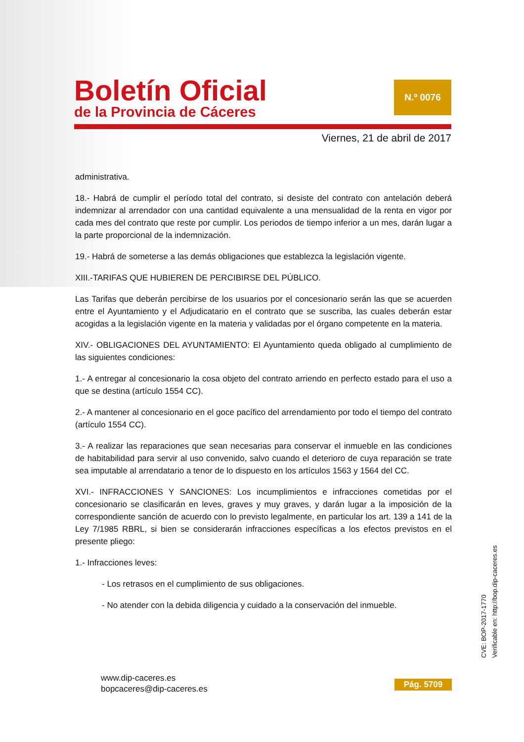Boletín Oficial
de la Provincia de Cáceres
N.º 0076
Viernes, 21 de abril de 2017
administrativa.
18.- Habrá de cumplir el período total del contrato, si desiste del contrato con antelación deberá indemnizar al arrendador con una cantidad equivalente a una mensualidad de la renta en vigor por cada mes del contrato que reste por cumplir. Los periodos de tiempo inferior a un mes, darán lugar a la parte proporcional de la indemnización.
19.- Habrá de someterse a las demás obligaciones que establezca la legislación vigente.
XIII.-TARIFAS QUE HUBIEREN DE PERCIBIRSE DEL PÚBLICO.
Las Tarifas que deberán percibirse de los usuarios por el concesionario serán las que se acuerden entre el Ayuntamiento y el Adjudicatario en el contrato que se suscriba, las cuales deberán estar acogidas a la legislación vigente en la materia y validadas por el órgano competente en la materia.
XIV.- OBLIGACIONES DEL AYUNTAMIENTO: El Ayuntamiento queda obligado al cumplimiento de las siguientes condiciones:
1.- A entregar al concesionario la cosa objeto del contrato arriendo en perfecto estado para el uso a que se destina (artículo 1554 CC).
2.- A mantener al concesionario en el goce pacífico del arrendamiento por todo el tiempo del contrato (artículo 1554 CC).
3.- A realizar las reparaciones que sean necesarias para conservar el inmueble en las condiciones de habitabilidad para servir al uso convenido, salvo cuando el deterioro de cuya reparación se trate sea imputable al arrendatario a tenor de lo dispuesto en los artículos 1563 y 1564 del CC.
XVI.- INFRACCIONES Y SANCIONES: Los incumplimientos e infracciones cometidas por el concesionario se clasificarán en leves, graves y muy graves, y darán lugar a la imposición de la correspondiente sanción de acuerdo con lo previsto legalmente, en particular los art. 139 a 141 de la Ley 7/1985 RBRL, si bien se considerarán infracciones específicas a los efectos previstos en el presente pliego:
1.- Infracciones leves:
- Los retrasos en el cumplimiento de sus obligaciones.
- No atender con la debida diligencia y cuidado a la conservación del inmueble.
www.dip-caceres.es
bopcaceres@dip-caceres.es
Pág. 5709
CVE: BOP-2017-1770
Verificable en: http://bop.dip-caceres.es